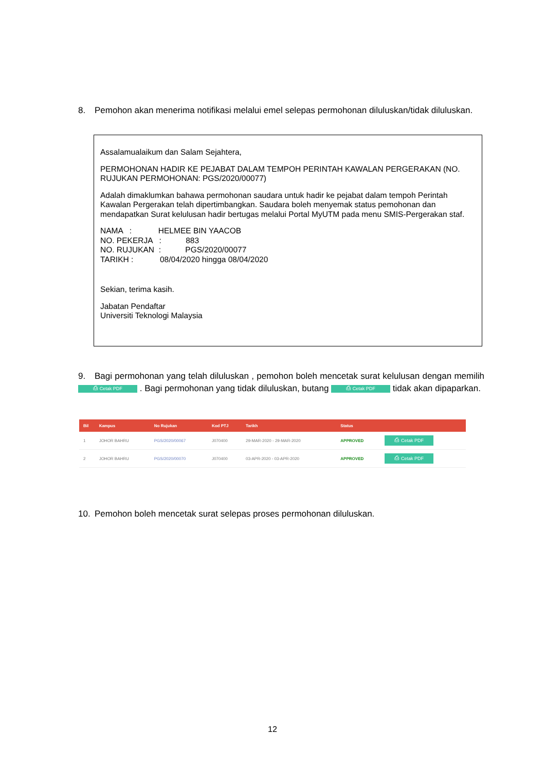8. Pemohon akan menerima notifikasi melalui emel selepas permohonan diluluskan/tidak diluluskan.
Assalamualaikum dan Salam Sejahtera,
PERMOHONAN HADIR KE PEJABAT DALAM TEMPOH PERINTAH KAWALAN PERGERAKAN (NO. RUJUKAN PERMOHONAN: PGS/2020/00077)
Adalah dimaklumkan bahawa permohonan saudara untuk hadir ke pejabat dalam tempoh Perintah Kawalan Pergerakan telah dipertimbangkan. Saudara boleh menyemak status pemohonan dan mendapatkan Surat kelulusan hadir bertugas melalui Portal MyUTM pada menu SMIS-Pergerakan staf.
NAMA : HELMEE BIN YAACOB
NO. PEKERJA : 883
NO. RUJUKAN : PGS/2020/00077
TARIKH : 08/04/2020 hingga 08/04/2020
Sekian, terima kasih.
Jabatan Pendaftar
Universiti Teknologi Malaysia
9. Bagi permohonan yang telah diluluskan , pemohon boleh mencetak surat kelulusan dengan memilih ⎙ Cetak PDF . Bagi permohonan yang tidak diluluskan, butang ⎙ Cetak PDF tidak akan dipaparkan.
| Bil | Kampus | No Rujukan | Kod PTJ | Tarikh | Status | |
| --- | --- | --- | --- | --- | --- | --- |
| 1 | JOHOR BAHRU | PGS/2020/00067 | J070400 | 29-MAR-2020 - 29-MAR-2020 | APPROVED | ⎙ Cetak PDF |
| 2 | JOHOR BAHRU | PGS/2020/00070 | J070400 | 03-APR-2020 - 03-APR-2020 | APPROVED | ⎙ Cetak PDF |
10. Pemohon boleh mencetak surat selepas proses permohonan diluluskan.
12